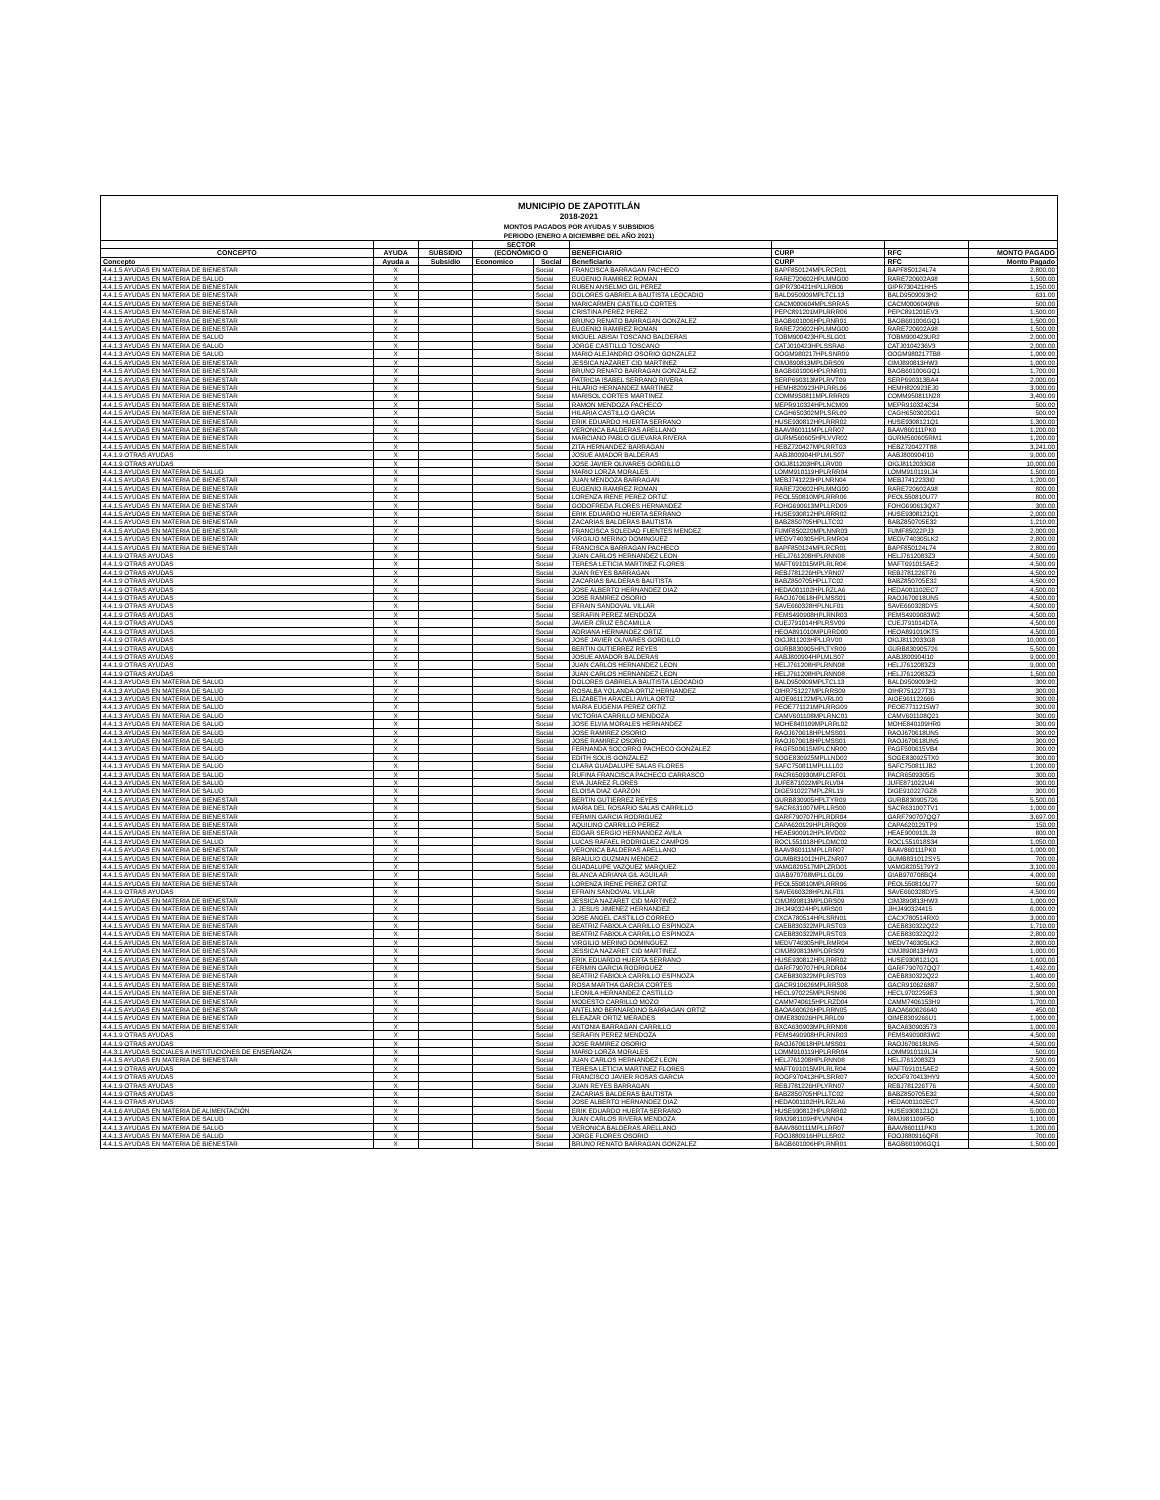| MUNICIPIO DE ZAPOTITLÁN | | | | | | | | |
| 2018-2021 | | | | | | | | |
| MONTOS PAGADOS POR AYUDAS Y SUBSIDIOS | | | | | | | | |
| PERIODO (ENERO A DICIEMBRE DEL AÑO 2021) | | | | | | | | |
| | | | SECTOR | | | | | |
| CONCEPTO | AYUDA | SUBSIDIO | (ECONÓMICO O | | BENEFICIARIO | CURP | RFC | MONTO PAGADO |
| Concepto | Ayuda a | Subsidio | Economico | Social | Beneficiario | CURP | RFC | Monto Pagado |
| 4.4.1.5 AYUDAS EN MATERIA DE BIENESTAR | X | | | Social | FRANCISCA BARRAGAN PACHECO | BAPF850124MPLRCR01 | BAPF850124L74 | 2,800.00 |
| 4.4.1.3 AYUDAS EN MATERIA DE SALUD | X | | | Social | EUGENIO RAMIREZ ROMAN | RARE720602HPLMMG00 | RARE720602A98 | 1,500.00 |
| 4.4.1.5 AYUDAS EN MATERIA DE BIENESTAR | X | | | Social | RUBEN ANSELMO GIL PEREZ | GIPR730421HPLLRB06 | GIPR730421HH5 | 1,150.00 |
| 4.4.1.5 AYUDAS EN MATERIA DE BIENESTAR | X | | | Social | DOLORES GABRIELA BAUTISTA LEOCADIO | BALD950909MPLTCL13 | BALD9509093H2 | 631.00 |
| 4.4.1.5 AYUDAS EN MATERIA DE BIENESTAR | X | | | Social | MARICARMEN CASTILLO CORTES | CACM000604MPLSRRA5 | CACM0006049N6 | 500.00 |
| 4.4.1.5 AYUDAS EN MATERIA DE BIENESTAR | X | | | Social | CRISTINA PEREZ PEREZ | PEPC891201MPLRRR06 | PEPC891201EV3 | 1,500.00 |
| 4.4.1.5 AYUDAS EN MATERIA DE BIENESTAR | X | | | Social | BRUNO RENATO BARRAGAN GONZALEZ | BAGB601006HPLRNR01 | BAGB601006GQ1 | 1,500.00 |
| 4.4.1.5 AYUDAS EN MATERIA DE BIENESTAR | X | | | Social | EUGENIO RAMIREZ ROMAN | RARE720602HPLMMG00 | RARE720602A98 | 1,500.00 |
| 4.4.1.3 AYUDAS EN MATERIA DE SALUD | X | | | Social | MIGUEL ABISAI TOSCANO BALDERAS | TOBM900423HPLSLG01 | TOBM900423UR2 | 2,000.00 |
| 4.4.1.3 AYUDAS EN MATERIA DE SALUD | X | | | Social | JORGE CASTILLO TOSCANO | CATJ010423HPLSSRA6 | CATJ0104236V3 | 2,000.00 |
| 4.4.1.3 AYUDAS EN MATERIA DE SALUD | X | | | Social | MARIO ALEJANDRO OSORIO GONZALEZ | OOGM980217HPLSNR09 | OOGM980217TB8 | 1,000.00 |
| 4.4.1.5 AYUDAS EN MATERIA DE BIENESTAR | X | | | Social | JESSICA NAZARET CID MARTINEZ | CIMJ890813MPLDRS09 | CIMJ890813HW3 | 1,000.00 |
| 4.4.1.5 AYUDAS EN MATERIA DE BIENESTAR | X | | | Social | BRUNO RENATO BARRAGAN GONZALEZ | BAGB601006HPLRNR01 | BAGB601006GQ1 | 1,700.00 |
| 4.4.1.5 AYUDAS EN MATERIA DE BIENESTAR | X | | | Social | PATRICIA ISABEL SERRANO RIVERA | SERP690313MPLRVT09 | SERP690313BA4 | 2,000.00 |
| 4.4.1.5 AYUDAS EN MATERIA DE BIENESTAR | X | | | Social | HILARIO HERNANDEZ MARTINEZ | HEMH820923HPLRRL06 | HEMH820923EJ0 | 3,000.00 |
| 4.4.1.5 AYUDAS EN MATERIA DE BIENESTAR | X | | | Social | MARISOL CORTES MARTINEZ | COMM950811MPLRRR09 | COMM950811N28 | 3,400.00 |
| 4.4.1.5 AYUDAS EN MATERIA DE BIENESTAR | X | | | Social | RAMON MENDOZA PACHECO | MEPR910324HPLNCM09 | MEPR910324C34 | 500.00 |
| 4.4.1.5 AYUDAS EN MATERIA DE BIENESTAR | X | | | Social | HILARIA CASTILLO GARCIA | CAGH650302MPLSRL09 | CAGH650302DG1 | 500.00 |
| 4.4.1.5 AYUDAS EN MATERIA DE BIENESTAR | X | | | Social | ERIK EDUARDO HUERTA SERRANO | HUSE930812HPLRRR02 | HUSE9308121Q1 | 1,300.00 |
| 4.4.1.5 AYUDAS EN MATERIA DE BIENESTAR | X | | | Social | VERONICA BALDERAS ARELLANO | BAAV860111MPLLRR07 | BAAV860111PK0 | 1,200.00 |
| 4.4.1.5 AYUDAS EN MATERIA DE BIENESTAR | X | | | Social | MARCIANO PABLO GUEVARA RIVERA | GURM560605HPLVVR02 | GURM560605RM1 | 1,200.00 |
| 4.4.1.5 AYUDAS EN MATERIA DE BIENESTAR | X | | | Social | ZITA HERNANDEZ BARRAGAN | HEBZ720427MPLRRT03 | HEBZ720427T88 | 3,241.00 |
| 4.4.1.9 OTRAS AYUDAS | X | | | Social | JOSUE AMADOR BALDERAS | AABJ800904HPLMLS07 | AABJ800904I10 | 9,000.00 |
| 4.4.1.9 OTRAS AYUDAS | X | | | Social | JOSE JAVIER OLIVARES GORDILLO | OIGJ811203HPLLRV00 | OIGJ8112033G8 | 10,000.00 |
| 4.4.1.3 AYUDAS EN MATERIA DE SALUD | X | | | Social | MARIO LORZA MORALES | LOMM910119HPLRRR04 | LOMM910119LJ4 | 1,500.00 |
| 4.4.1.5 AYUDAS EN MATERIA DE BIENESTAR | X | | | Social | JUAN MENDOZA BARRAGAN | MEBJ741223HPLNRN04 | MEBJ7412233I0 | 1,200.00 |
| 4.4.1.5 AYUDAS EN MATERIA DE BIENESTAR | X | | | Social | EUGENIO RAMIREZ ROMAN | RARE720602HPLMMG00 | RARE720602A98 | 800.00 |
| 4.4.1.5 AYUDAS EN MATERIA DE BIENESTAR | X | | | Social | LORENZA IRENE PEREZ ORTIZ | PEOL550810MPLRRR06 | PEOL550810U77 | 800.00 |
| 4.4.1.5 AYUDAS EN MATERIA DE BIENESTAR | X | | | Social | GODOFREDA FLORES HERNANDEZ | FOHG690613MPLLRD09 | FOHG690613QX7 | 300.00 |
| 4.4.1.5 AYUDAS EN MATERIA DE BIENESTAR | X | | | Social | ERIK EDUARDO HUERTA SERRANO | HUSE930812HPLRRR02 | HUSE9308121Q1 | 2,000.00 |
| 4.4.1.5 AYUDAS EN MATERIA DE BIENESTAR | X | | | Social | ZACARIAS BALDERAS BAUTISTA | BABZ850705HPLLTC02 | BABZ850705E32 | 1,210.00 |
| 4.4.1.5 AYUDAS EN MATERIA DE BIENESTAR | X | | | Social | FRANCISCA SOLEDAD FUENTES MENDEZ | FUMF850220MPLNNR03 | FUMF85022PJ3 | 2,000.00 |
| 4.4.1.5 AYUDAS EN MATERIA DE BIENESTAR | X | | | Social | VIRGILIO MERINO DOMINGUEZ | MEDV740305HPLRMR04 | MEDV740305LK2 | 2,800.00 |
| 4.4.1.5 AYUDAS EN MATERIA DE BIENESTAR | X | | | Social | FRANCISCA BARRAGAN PACHECO | BAPF850124MPLRCR01 | BAPF850124L74 | 2,800.00 |
| 4.4.1.9 OTRAS AYUDAS | X | | | Social | JUAN CARLOS HERNANDEZ LEON | HELJ761208HPLRNN08 | HELJ7612083Z3 | 4,500.00 |
| 4.4.1.9 OTRAS AYUDAS | X | | | Social | TERESA LETICIA MARTINEZ FLORES | MAFT691015MPLRLR04 | MAFT691015AE2 | 4,500.00 |
| 4.4.1.9 OTRAS AYUDAS | X | | | Social | JUAN REYES BARRAGAN | REBJ781226HPLYRN07 | REBJ781226T76 | 4,500.00 |
| 4.4.1.9 OTRAS AYUDAS | X | | | Social | ZACARIAS BALDERAS BAUTISTA | BABZ850705HPLLTC02 | BABZ850705E32 | 4,500.00 |
| 4.4.1.9 OTRAS AYUDAS | X | | | Social | JOSE ALBERTO HERNANDEZ DIAZ | HEDA001102HPLRZLA6 | HEDA001102EC7 | 4,500.00 |
| 4.4.1.9 OTRAS AYUDAS | X | | | Social | JOSE RAMIREZ OSORIO | RAOJ670618HPLMSS01 | RAOJ670618UN5 | 4,500.00 |
| 4.4.1.9 OTRAS AYUDAS | X | | | Social | EFRAIN SANDOVAL VILLAR | SAVE660328HPLNLF01 | SAVE660328DY5 | 4,500.00 |
| 4.4.1.9 OTRAS AYUDAS | X | | | Social | SERAFIN PEREZ MENDOZA | PEMS490908HPLRNR03 | PEMS4909083W2 | 4,500.00 |
| 4.4.1.9 OTRAS AYUDAS | X | | | Social | JAVIER CRUZ ESCAMILLA | CUEJ791014HPLRSV09 | CUEJ791014DTA | 4,500.00 |
| 4.4.1.9 OTRAS AYUDAS | X | | | Social | ADRIANA HERNANDEZ ORTIZ | HEOA891010MPLRRD00 | HEOA891010KT5 | 4,500.00 |
| 4.4.1.9 OTRAS AYUDAS | X | | | Social | JOSE JAVIER OLIVARES GORDILLO | OIGJ811203HPLLRV00 | OIGJ8112033G8 | 10,000.00 |
| 4.4.1.9 OTRAS AYUDAS | X | | | Social | BERTIN GUTIERREZ REYES | GURB830905HPLTYR09 | GURB830905726 | 5,500.00 |
| 4.4.1.9 OTRAS AYUDAS | X | | | Social | JOSUE AMADOR BALDERAS | AABJ800904HPLMLS07 | AABJ800904I10 | 9,000.00 |
| 4.4.1.9 OTRAS AYUDAS | X | | | Social | JUAN CARLOS HERNANDEZ LEON | HELJ761208HPLRNN08 | HELJ7612083Z3 | 9,000.00 |
| 4.4.1.9 OTRAS AYUDAS | X | | | Social | JUAN CARLOS HERNANDEZ LEON | HELJ761208HPLRNN08 | HELJ7612083Z3 | 1,500.00 |
| 4.4.1.3 AYUDAS EN MATERIA DE SALUD | X | | | Social | DOLORES GABRIELA BAUTISTA LEOCADIO | BALD950909MPLTCL13 | BALD9509093H2 | 300.00 |
| 4.4.1.3 AYUDAS EN MATERIA DE SALUD | X | | | Social | ROSALBA YOLANDA ORTIZ HERNANDEZ | OIHR751227MPLRRS09 | OIHR751227T31 | 300.00 |
| 4.4.1.3 AYUDAS EN MATERIA DE SALUD | X | | | Social | ELIZABETH ARACELI AVILA ORTIZ | AIOE961122MPLVRL00 | AIOE961122666 | 300.00 |
| 4.4.1.3 AYUDAS EN MATERIA DE SALUD | X | | | Social | MARIA EUGENIA PEREZ ORTIZ | PEOE771121MPLRRG09 | PEOE7711215W7 | 300.00 |
| 4.4.1.3 AYUDAS EN MATERIA DE SALUD | X | | | Social | VICTORIA CARRILLO MENDOZA | CAMV601108MPLRNC01 | CAMV601108Q21 | 300.00 |
| 4.4.1.3 AYUDAS EN MATERIA DE SALUD | X | | | Social | JOSE ELVIA MORALES HERNANDEZ | MOHE840109MPLRRL02 | MOHE840109HR0 | 300.00 |
| 4.4.1.3 AYUDAS EN MATERIA DE SALUD | X | | | Social | JOSE RAMIREZ OSORIO | RAOJ670618HPLMSS01 | RAOJ670618UN5 | 300.00 |
| 4.4.1.3 AYUDAS EN MATERIA DE SALUD | X | | | Social | JOSE RAMIREZ OSORIO | RAOJ670618HPLMSS01 | RAOJ670618UN5 | 300.00 |
| 4.4.1.3 AYUDAS EN MATERIA DE SALUD | X | | | Social | FERNANDA SOCORRO PACHECO GONZALEZ | PAGF500615MPLCNR00 | PAGF500615VB4 | 300.00 |
| 4.4.1.3 AYUDAS EN MATERIA DE SALUD | X | | | Social | EDITH SOLIS GONZALEZ | SOGE830925MPLLND02 | SOGE830925TX0 | 300.00 |
| 4.4.1.3 AYUDAS EN MATERIA DE SALUD | X | | | Social | CLARA GUADALUPE SALAS FLORES | SAFC750811MPLLLL02 | SAFC750811JB2 | 1,200.00 |
| 4.4.1.3 AYUDAS EN MATERIA DE SALUD | X | | | Social | RUFINA FRANCISCA PACHECO CARRASCO | PACR650930MPLCRF01 | PACR6509305I5 | 300.00 |
| 4.4.1.3 AYUDAS EN MATERIA DE SALUD | X | | | Social | EVA JUAREZ FLORES | JUFE871022MPLRLV04 | JUFE871022U4I | 300.00 |
| 4.4.1.3 AYUDAS EN MATERIA DE SALUD | X | | | Social | ELOISA DIAZ GARZON | DIGE910227MPLZRL19 | DIGE910227GZ8 | 300.00 |
| 4.4.1.5 AYUDAS EN MATERIA DE BIENESTAR | X | | | Social | BERTIN GUTIERREZ REYES | GURB830905HPLTYR09 | GURB830905726 | 5,500.00 |
| 4.4.1.5 AYUDAS EN MATERIA DE BIENESTAR | X | | | Social | MARIA DEL ROSARIO SALAS CARRILLO | SACR631007MPLLRS00 | SACR631007TV1 | 1,000.00 |
| 4.4.1.5 AYUDAS EN MATERIA DE BIENESTAR | X | | | Social | FERMIN GARCIA RODRIGUEZ | GARF790707HPLRDR04 | GARF790707QQ7 | 3,697.00 |
| 4.4.1.5 AYUDAS EN MATERIA DE BIENESTAR | X | | | Social | AQUILINO CARRILLO PEREZ | CAPA620129HPLRRQ09 | CAPA620129TP9 | 150.00 |
| 4.4.1.5 AYUDAS EN MATERIA DE BIENESTAR | X | | | Social | EDGAR SERGIO HERNANDEZ AVILA | HEAE900912HPLRVD02 | HEAE900912LJ3 | 800.00 |
| 4.4.1.3 AYUDAS EN MATERIA DE SALUD | X | | | Social | LUCAS RAFAEL RODRIGUEZ CAMPOS | ROCL551018HPLDMC02 | ROCL551018S34 | 1,050.00 |
| 4.4.1.5 AYUDAS EN MATERIA DE BIENESTAR | X | | | Social | VERONICA BALDERAS ARELLANO | BAAV860111MPLLRR07 | BAAV860111PK0 | 1,000.00 |
| 4.4.1.5 AYUDAS EN MATERIA DE BIENESTAR | X | | | Social | BRAULIO GUZMAN MENDEZ | GUMB831012HPLZNR07 | GUMB831012SY5 | 700.00 |
| 4.4.1.5 AYUDAS EN MATERIA DE BIENESTAR | X | | | Social | GUADALUPE VAZQUEZ MARQUEZ | VAMG820517MPLZRD01 | VAMG8205179Y2 | 3,100.00 |
| 4.4.1.5 AYUDAS EN MATERIA DE BIENESTAR | X | | | Social | BLANCA ADRIANA GIL AGUILAR | GIAB970708MPLLGL09 | GIAB970708BQ4 | 4,000.00 |
| 4.4.1.5 AYUDAS EN MATERIA DE BIENESTAR | X | | | Social | LORENZA IRENE PEREZ ORTIZ | PEOL550810MPLRRR06 | PEOL550810U77 | 500.00 |
| 4.4.1.9 OTRAS AYUDAS | X | | | Social | EFRAIN SANDOVAL VILLAR | SAVE660328HPLNLF01 | SAVE660328DY5 | 4,500.00 |
| 4.4.1.5 AYUDAS EN MATERIA DE BIENESTAR | X | | | Social | JESSICA NAZARET CID MARTINEZ | CIMJ890813MPLDRS09 | CIMJ890813HW3 | 1,000.00 |
| 4.4.1.5 AYUDAS EN MATERIA DE BIENESTAR | X | | | Social | J. JESUS JIMENEZ HERNANDEZ | JIHJ490324HPLMRS00 | JIHJ490324415 | 6,000.00 |
| 4.4.1.5 AYUDAS EN MATERIA DE BIENESTAR | X | | | Social | JOSE ANGEL CASTILLO CORREO | CXCA780514HPLSRN01 | CACX780514RX0 | 3,000.00 |
| 4.4.1.5 AYUDAS EN MATERIA DE BIENESTAR | X | | | Social | BEATRIZ FABIOLA CARRILLO ESPINOZA | CAEB830322MPLRST03 | CAEB830322Q22 | 1,710.00 |
| 4.4.1.5 AYUDAS EN MATERIA DE BIENESTAR | X | | | Social | BEATRIZ FABIOLA CARRILLO ESPINOZA | CAEB830322MPLRST03 | CAEB830322Q22 | 2,800.00 |
| 4.4.1.5 AYUDAS EN MATERIA DE BIENESTAR | X | | | Social | VIRGILIO MERINO DOMINGUEZ | MEDV740305HPLRMR04 | MEDV740305LK2 | 2,800.00 |
| 4.4.1.5 AYUDAS EN MATERIA DE BIENESTAR | X | | | Social | JESSICA NAZARET CID MARTINEZ | CIMJ890813MPLDRS09 | CIMJ890813HW3 | 1,000.00 |
| 4.4.1.5 AYUDAS EN MATERIA DE BIENESTAR | X | | | Social | ERIK EDUARDO HUERTA SERRANO | HUSE930812HPLRRR02 | HUSE9308121Q1 | 1,600.00 |
| 4.4.1.5 AYUDAS EN MATERIA DE BIENESTAR | X | | | Social | FERMIN GARCIA RODRIGUEZ | GARF790707HPLRDR04 | GARF790707QQ7 | 1,492.00 |
| 4.4.1.5 AYUDAS EN MATERIA DE BIENESTAR | X | | | Social | BEATRIZ FABIOLA CARRILLO ESPINOZA | CAEB830322MPLRST03 | CAEB830322Q22 | 1,400.00 |
| 4.4.1.5 AYUDAS EN MATERIA DE BIENESTAR | X | | | Social | ROSA MARTHA GARCIA CORTES | GACR910626MPLRRS08 | GACR910626887 | 2,500.00 |
| 4.4.1.5 AYUDAS EN MATERIA DE BIENESTAR | X | | | Social | LEONILA HERNANDEZ CASTILLO | HECL970225MPLRSN06 | HECL9702259E3 | 1,300.00 |
| 4.4.1.5 AYUDAS EN MATERIA DE BIENESTAR | X | | | Social | MODESTO CARRILLO MOZO | CAMM740615HPLRZD04 | CAMM7406153H9 | 1,700.00 |
| 4.4.1.5 AYUDAS EN MATERIA DE BIENESTAR | X | | | Social | ANTELMO BERNARDINO BARRAGAN ORTIZ | BAOA660626HPLRRN05 | BAOA660626640 | 450.00 |
| 4.4.1.5 AYUDAS EN MATERIA DE BIENESTAR | X | | | Social | ELEAZAR ORTIZ MERADES | OIME830926HPLRRL09 | OIME8309266U1 | 1,000.00 |
| 4.4.1.5 AYUDAS EN MATERIA DE BIENESTAR | X | | | Social | ANTONIA BARRAGAN CARRILLO | BXCA630903MPLRRN08 | BACA630903573 | 1,000.00 |
| 4.4.1.9 OTRAS AYUDAS | X | | | Social | SERAFIN PEREZ MENDOZA | PEMS490908HPLRNR03 | PEMS4909083W2 | 4,500.00 |
| 4.4.1.9 OTRAS AYUDAS | X | | | Social | JOSE RAMIREZ OSORIO | RAOJ670618HPLMSS01 | RAOJ670618UN5 | 4,500.00 |
| 4.4.3.1 AYUDAS SOCIALES A INSTITUCIONES DE ENSEÑANZA | X | | | Social | MARIO LORZA MORALES | LOMM910119HPLRRR04 | LOMM910119LJ4 | 500.00 |
| 4.4.1.5 AYUDAS EN MATERIA DE BIENESTAR | X | | | Social | JUAN CARLOS HERNANDEZ LEON | HELJ761208HPLRNN08 | HELJ7612083Z3 | 2,500.00 |
| 4.4.1.9 OTRAS AYUDAS | X | | | Social | TERESA LETICIA MARTINEZ FLORES | MAFT691015MPLRLR04 | MAFT691015AE2 | 4,500.00 |
| 4.4.1.9 OTRAS AYUDAS | X | | | Social | FRANCISCO JAVIER ROSAS GARCIA | ROGF970413HPLSRR07 | ROGF970413HY9 | 4,500.00 |
| 4.4.1.9 OTRAS AYUDAS | X | | | Social | JUAN REYES BARRAGAN | REBJ781226HPLYRN07 | REBJ781226T76 | 4,500.00 |
| 4.4.1.9 OTRAS AYUDAS | X | | | Social | ZACARIAS BALDERAS BAUTISTA | BABZ850705HPLLTC02 | BABZ850705E32 | 4,500.00 |
| 4.4.1.9 OTRAS AYUDAS | X | | | Social | JOSE ALBERTO HERNANDEZ DIAZ | HEDA001102HPLRZLA6 | HEDA001102EC7 | 4,500.00 |
| 4.4.1.6 AYUDAS EN MATERIA DE ALIMENTACIÓN | X | | | Social | ERIK EDUARDO HUERTA SERRANO | HUSE930812HPLRRR02 | HUSE9308121Q1 | 5,000.00 |
| 4.4.1.3 AYUDAS EN MATERIA DE SALUD | X | | | Social | JUAN CARLOS RIVERA MENDOZA | RIMJ981109HPLVNN04 | RIMJ981109F50 | 1,100.00 |
| 4.4.1.3 AYUDAS EN MATERIA DE SALUD | X | | | Social | VERONICA BALDERAS ARELLANO | BAAV860111MPLLRR07 | BAAV860111PK0 | 1,200.00 |
| 4.4.1.3 AYUDAS EN MATERIA DE SALUD | X | | | Social | JORGE FLORES OSORIO | FOOJ880916HPLLSR02 | FOOJ880916QF8 | 700.00 |
| 4.4.1.5 AYUDAS EN MATERIA DE BIENESTAR | X | | | Social | BRUNO RENATO BARRAGAN GONZALEZ | BAGB601006HPLRNR01 | BAGB601006GQ1 | 1,500.00 |